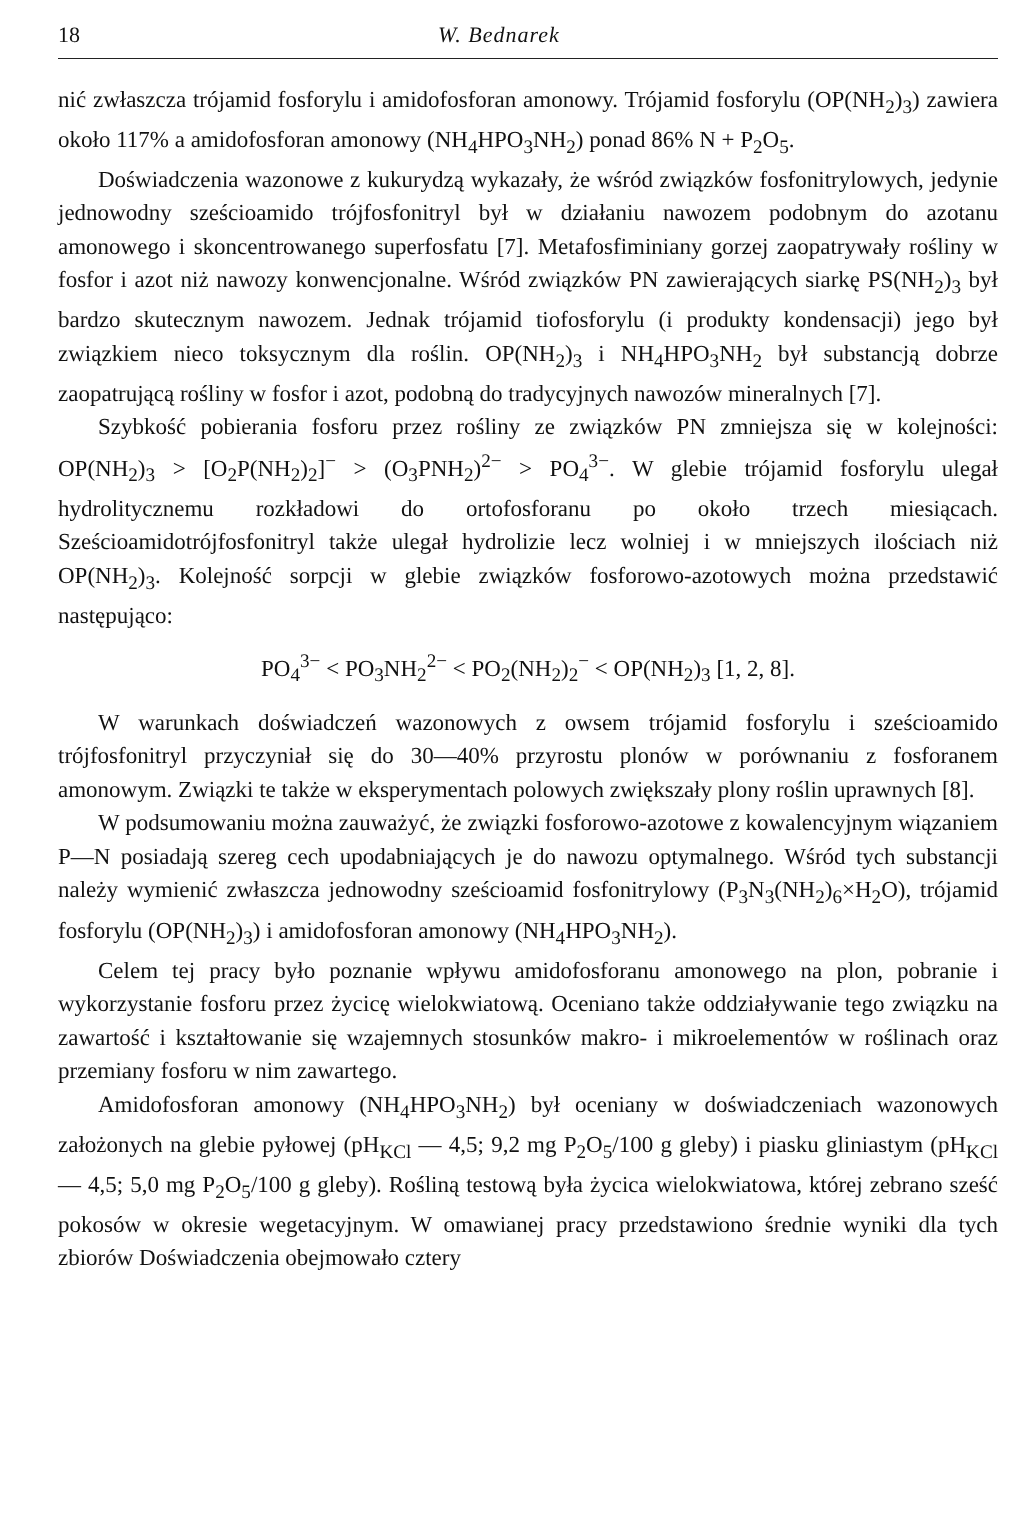18 W. Bednarek
nić zwłaszcza trójamid fosforylu i amidofosforan amonowy. Trójamid fosforylu (OP(NH<sub>2</sub>)<sub>3</sub>) zawiera około 117% a amidofosforan amonowy (NH<sub>4</sub>HPO<sub>3</sub>NH<sub>2</sub>) ponad 86% N + P<sub>2</sub>O<sub>5</sub>.
Doświadczenia wazonowe z kukurydzą wykazały, że wśród związków fosfonitrylowych, jedynie jednowodny sześcioamido trójfosfonitryl był w działaniu nawozem podobnym do azotanu amonowego i skoncentrowanego superfosfatu [7]. Metafosfiminiany gorzej zaopatrywały rośliny w fosfor i azot niż nawozy konwencjonalne. Wśród związków PN zawierających siarkę PS(NH<sub>2</sub>)<sub>3</sub> był bardzo skutecznym nawozem. Jednak trójamid tiofosforylu (i produkty kondensacji) jego był związkiem nieco toksycznym dla roślin. OP(NH<sub>2</sub>)<sub>3</sub> i NH<sub>4</sub>HPO<sub>3</sub>NH<sub>2</sub> był substancją dobrze zaopatrującą rośliny w fosfor i azot, podobną do tradycyjnych nawozów mineralnych [7].
Szybkość pobierania fosforu przez rośliny ze związków PN zmniejsza się w kolejności: OP(NH<sub>2</sub>)<sub>3</sub> > [O<sub>2</sub>P(NH<sub>2</sub>)<sub>2</sub>]<sup>−</sup> > (O<sub>3</sub>PNH<sub>2</sub>)<sup>2−</sup> > PO<sub>4</sub><sup>3−</sup>. W glebie trójamid fosforylu ulegał hydrolitycznemu rozkładowi do ortofosforanu po około trzech miesiącach. Sześcioamidotrójfosfonitryl także ulegał hydrolizie lecz wolniej i w mniejszych ilościach niż OP(NH<sub>2</sub>)<sub>3</sub>. Kolejność sorpcji w glebie związków fosforowo-azotowych można przedstawić następująco:
PO<sub>4</sub><sup>3−</sup> < PO<sub>3</sub>NH<sub>2</sub><sup>2−</sup> < PO<sub>2</sub>(NH<sub>2</sub>)<sub>2</sub><sup>−</sup> < OP(NH<sub>2</sub>)<sub>3</sub> [1, 2, 8].
W warunkach doświadczeń wazonowych z owsem trójamid fosforylu i sześcioamido trójfosfonitryl przyczyniał się do 30—40% przyrostu plonów w porównaniu z fosforanem amonowym. Związki te także w eksperymentach polowych zwiększały plony roślin uprawnych [8].
W podsumowaniu można zauważyć, że związki fosforowo-azotowe z kowalencyjnym wiązaniem P—N posiadają szereg cech upodabniających je do nawozu optymalnego. Wśród tych substancji należy wymienić zwłaszcza jednowodny sześcioamid fosfonitrylowy (P<sub>3</sub>N<sub>3</sub>(NH<sub>2</sub>)<sub>6</sub>×H<sub>2</sub>O), trójamid fosforylu (OP(NH<sub>2</sub>)<sub>3</sub>) i amidofosforan amonowy (NH<sub>4</sub>HPO<sub>3</sub>NH<sub>2</sub>).
Celem tej pracy było poznanie wpływu amidofosforanu amonowego na plon, pobranie i wykorzystanie fosforu przez życicę wielokwiatową. Oceniano także oddziaływanie tego związku na zawartość i kształtowanie się wzajemnych stosunków makro- i mikroelementów w roślinach oraz przemiany fosforu w nim zawartego.
Amidofosforan amonowy (NH<sub>4</sub>HPO<sub>3</sub>NH<sub>2</sub>) był oceniany w doświadczeniach wazonowych założonych na glebie pyłowej (pH<sub>KCl</sub> — 4,5; 9,2 mg P<sub>2</sub>O<sub>5</sub>/100 g gleby) i piasku gliniastym (pH<sub>KCl</sub> — 4,5; 5,0 mg P<sub>2</sub>O<sub>5</sub>/100 g gleby). Rośliną testową była życica wielokwiatowa, której zebrano sześć pokosów w okresie wegetacyjnym. W omawianej pracy przedstawiono średnie wyniki dla tych zbiorów Doświadczenia obejmowało cztery